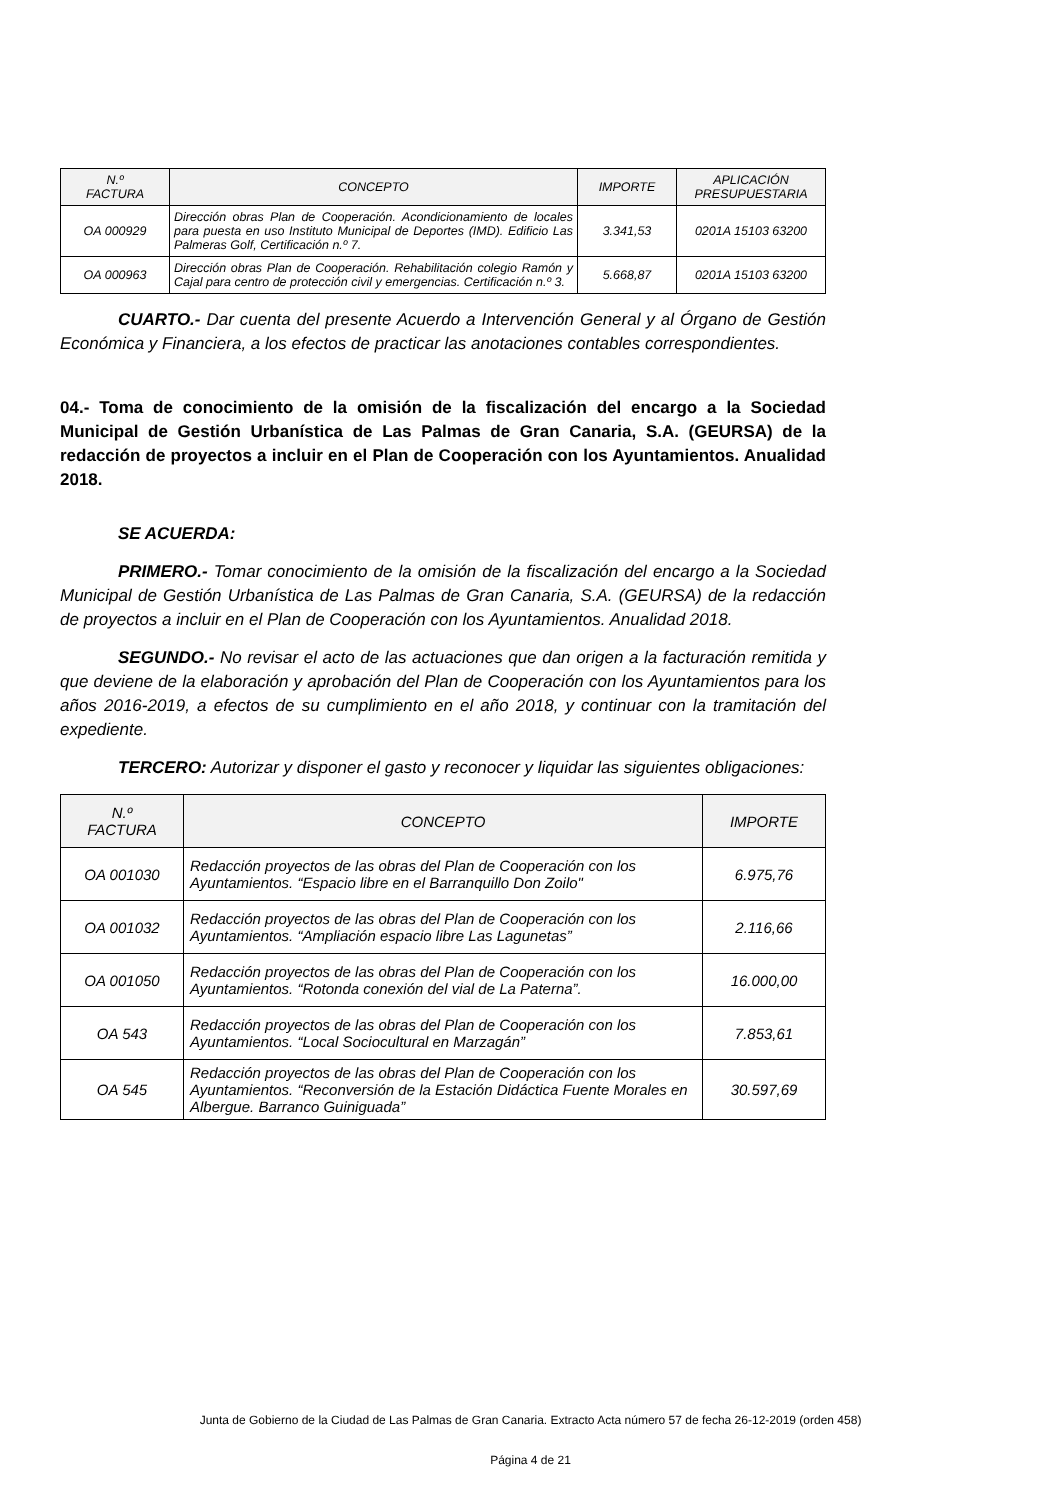| N.º FACTURA | CONCEPTO | IMPORTE | APLICACIÓN PRESUPUESTARIA |
| --- | --- | --- | --- |
| OA 000929 | Dirección obras Plan de Cooperación. Acondicionamiento de locales para puesta en uso Instituto Municipal de Deportes (IMD). Edificio Las Palmeras Golf, Certificación n.º 7. | 3.341,53 | 0201A 15103 63200 |
| OA 000963 | Dirección obras Plan de Cooperación. Rehabilitación colegio Ramón y Cajal para centro de protección civil y emergencias. Certificación n.º 3. | 5.668,87 | 0201A 15103 63200 |
CUARTO.- Dar cuenta del presente Acuerdo a Intervención General y al Órgano de Gestión Económica y Financiera, a los efectos de practicar las anotaciones contables correspondientes.
04.- Toma de conocimiento de la omisión de la fiscalización del encargo a la Sociedad Municipal de Gestión Urbanística de Las Palmas de Gran Canaria, S.A. (GEURSA) de la redacción de proyectos a incluir en el Plan de Cooperación con los Ayuntamientos. Anualidad 2018.
SE ACUERDA:
PRIMERO.- Tomar conocimiento de la omisión de la fiscalización del encargo a la Sociedad Municipal de Gestión Urbanística de Las Palmas de Gran Canaria, S.A. (GEURSA) de la redacción de proyectos a incluir en el Plan de Cooperación con los Ayuntamientos. Anualidad 2018.
SEGUNDO.- No revisar el acto de las actuaciones que dan origen a la facturación remitida y que deviene de la elaboración y aprobación del Plan de Cooperación con los Ayuntamientos para los años 2016-2019, a efectos de su cumplimiento en el año 2018, y continuar con la tramitación del expediente.
TERCERO: Autorizar y disponer el gasto y reconocer y liquidar las siguientes obligaciones:
| N.º FACTURA | CONCEPTO | IMPORTE |
| --- | --- | --- |
| OA 001030 | Redacción proyectos de las obras del Plan de Cooperación con los Ayuntamientos. “Espacio libre en el Barranquillo Don Zoilo" | 6.975,76 |
| OA 001032 | Redacción proyectos de las obras del Plan de Cooperación con los Ayuntamientos. “Ampliación espacio libre Las Lagunetas” | 2.116,66 |
| OA 001050 | Redacción proyectos de las obras del Plan de Cooperación con los Ayuntamientos. “Rotonda conexión del vial de La Paterna”. | 16.000,00 |
| OA 543 | Redacción proyectos de las obras del Plan de Cooperación con los Ayuntamientos. “Local Sociocultural en Marzagán” | 7.853,61 |
| OA 545 | Redacción proyectos de las obras del Plan de Cooperación con los Ayuntamientos. “Reconversión de la Estación Didáctica Fuente Morales en Albergue. Barranco Guiniguada” | 30.597,69 |
Junta de Gobierno de la Ciudad de Las Palmas de Gran Canaria. Extracto Acta número 57 de fecha 26-12-2019 (orden 458)
Página 4 de 21